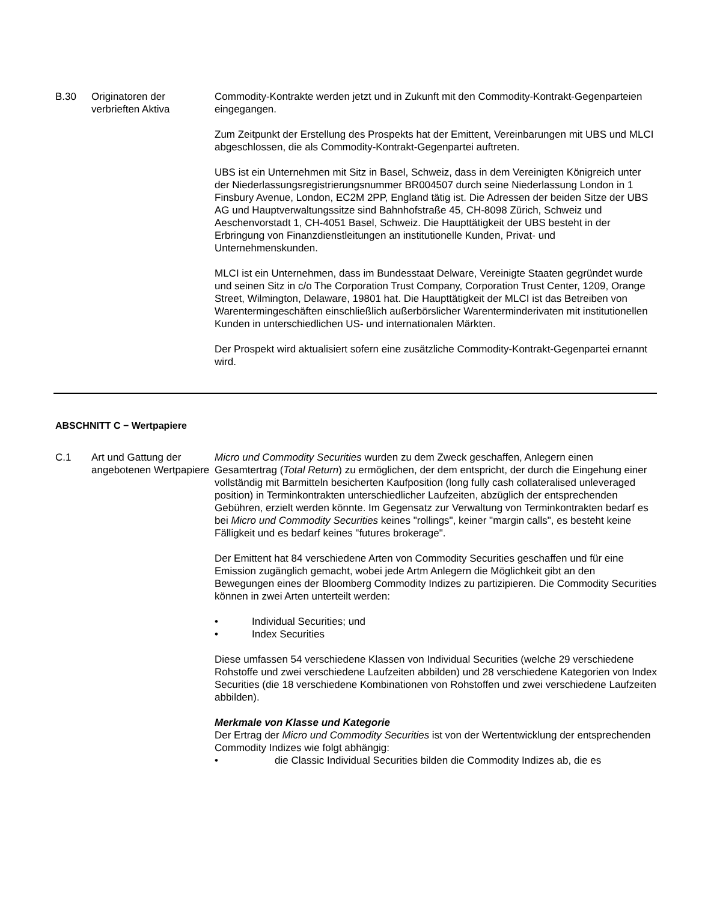| B.30 | Originatoren der verbrieften Aktiva | Commodity-Kontrakte werden jetzt und in Zukunft mit den Commodity-Kontrakt-Gegenparteien eingegangen. Zum Zeitpunkt der Erstellung des Prospekts hat der Emittent, Vereinbarungen mit UBS und MLCI abgeschlossen, die als Commodity-Kontrakt-Gegenpartei auftreten. UBS ist ein Unternehmen mit Sitz in Basel, Schweiz, dass in dem Vereinigten Königreich unter der Niederlassungsregistrierungsnummer BR004507 durch seine Niederlassung London in 1 Finsbury Avenue, London, EC2M 2PP, England tätig ist. Die Adressen der beiden Sitze der UBS AG und Hauptverwaltungssitze sind Bahnhofstraße 45, CH-8098 Zürich, Schweiz und Aeschenvorstadt 1, CH-4051 Basel, Schweiz. Die Haupttätigkeit der UBS besteht in der Erbringung von Finanzdienstleitungen an institutionelle Kunden, Privat- und Unternehmenskunden. MLCI ist ein Unternehmen, dass im Bundesstaat Delware, Vereinigte Staaten gegründet wurde und seinen Sitz in c/o The Corporation Trust Company, Corporation Trust Center, 1209, Orange Street, Wilmington, Delaware, 19801 hat. Die Haupttätigkeit der MLCI ist das Betreiben von Warentermingeschäften einschließlich außerbörslicher Warenterminderivaten mit institutionellen Kunden in unterschiedlichen US- und internationalen Märkten. Der Prospekt wird aktualisiert sofern eine zusätzliche Commodity-Kontrakt-Gegenpartei ernannt wird. |
ABSCHNITT C − Wertpapiere
| C.1 | Art und Gattung der angebotenen Wertpapiere | Micro und Commodity Securities wurden zu dem Zweck geschaffen, Anlegern einen Gesamtertrag ( Total Return ) zu ermöglichen, der dem entspricht, der durch die Eingehung einer vollständig mit Barmitteln besicherten Kaufposition (long fully cash collateralised unleveraged position) in Terminkontrakten unterschiedlicher Laufzeiten, abzüglich der entsprechenden Gebühren, erzielt werden könnte. Im Gegensatz zur Verwaltung von Terminkontrakten bedarf es bei Micro und Commodity Securities keines "rollings", keiner "margin calls", es besteht keine Fälligkeit und es bedarf keines "futures brokerage". Der Emittent hat 84 verschiedene Arten von Commodity Securities geschaffen und für eine Emission zugänglich gemacht, wobei jede Artm Anlegern die Möglichkeit gibt an den Bewegungen eines der Bloomberg Commodity Indizes zu partizipieren. Die Commodity Securities können in zwei Arten unterteilt werden: • Individual Securities; und • Index Securities Diese umfassen 54 verschiedene Klassen von Individual Securities (welche 29 verschiedene Rohstoffe und zwei verschiedene Laufzeiten abbilden) und 28 verschiedene Kategorien von Index Securities (die 18 verschiedene Kombinationen von Rohstoffen und zwei verschiedene Laufzeiten abbilden). Merkmale von Klasse und Kategorie Der Ertrag der Micro und Commodity Securities ist von der Wertentwicklung der entsprechenden Commodity Indizes wie folgt abhängig: • die Classic Individual Securities bilden die Commodity Indizes ab, die es |